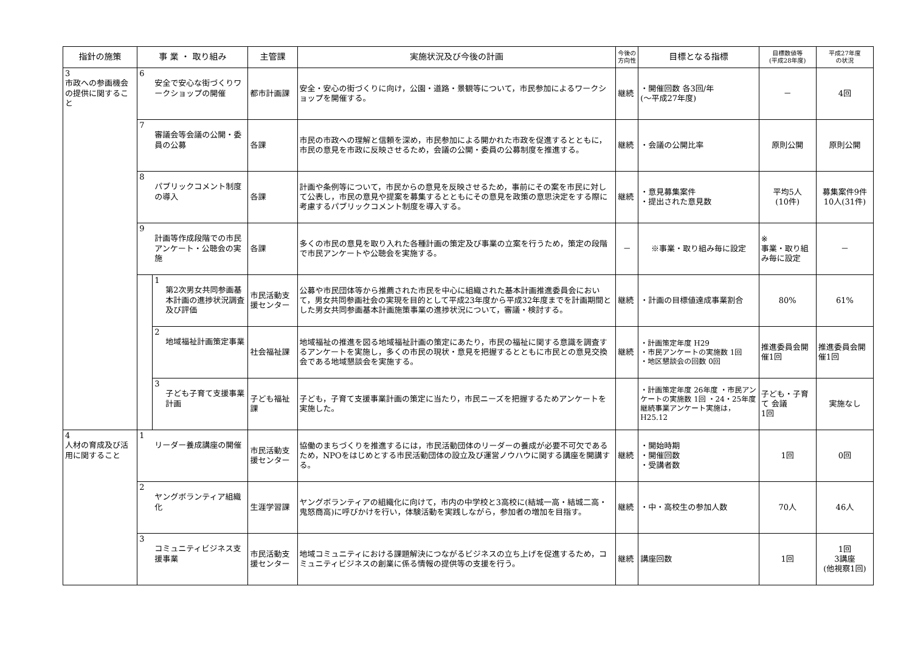| 指針の施策 | 事 業 ・ 取り組み | | 主管課 | 実施状況及び今後の計画 | 今後の 方向性 | 目標となる指標 | 目標数値等 (平成28年度) | 平成27年度 の状況 |
| --- | --- | --- | --- | --- | --- | --- | --- | --- |
| 3 市政への参画機会の提供に関すること | 6 安全で安心な街づくりワークショップの開催 | | 都市計画課 | 安全・安心の街づくりに向け，公園・道路・景観等について，市民参加によるワークショップを開催する。 | 継続 | ・開催回数 各3回/年 (～平成27年度) | － | 4回 |
| | 7 審議会等会議の公開・委員の公募 | | 各課 | 市民の市政への理解と信頼を深め，市民参加による開かれた市政を促進するとともに，市民の意見を市政に反映させるため，会議の公開・委員の公募制度を推進する。 | 継続 | ・会議の公開比率 | 原則公開 | 原則公開 |
| | 8 パブリックコメント制度の導入 | | 各課 | 計画や条例等について，市民からの意見を反映させるため，事前にその案を市民に対して公表し，市民の意見や提案を募集するとともにその意見を政策の意思決定をする際に考慮するパブリックコメント制度を導入する。 | 継続 | ・意見募集案件 ・提出された意見数 | 平均5人 (10件) | 募集案件9件 10人(31件) |
| | 9 計画等作成段階での市民アンケート・公聴会の実施 | | 各課 | 多くの市民の意見を取り入れた各種計画の策定及び事業の立案を行うため，策定の段階で市民アンケートや公聴会を実施する。 | － | ※事業・取り組み毎に設定 | ※ 事業・取り組み毎に設定 | － |
| | | 1 第2次男女共同参画基本計画の進捗状況調査及び評価 | 市民活動支援センター | 公募や市民団体等から推薦された市民を中心に組織された基本計画推進委員会において，男女共同参画社会の実現を目的として平成23年度から平成32年度までを計画期間とした男女共同参画基本計画施策事業の進捗状況について，審議・検討する。 | 継続 | ・計画の目標値達成事業割合 | 80% | 61% |
| | | 2 地域福祉計画策定事業 | 社会福祉課 | 地域福祉の推進を図る地域福祉計画の策定にあたり，市民の福祉に関する意識を調査するアンケートを実施し，多くの市民の現状・意見を把握するとともに市民との意見交換会である地域懇談会を実施する。 | 継続 | ・計画策定年度 H29 ・市民アンケートの実施数 1回 ・地区懇談会の回数 0回 | 推進委員会開催1回 | 推進委員会開催1回 |
| | | 3 子ども子育て支援事業計画 | 子ども福祉課 | 子ども，子育て支援事業計画の策定に当たり，市民ニーズを把握するためアンケートを実施した。 | | ・計画策定年度 26年度 ・市民アンケートの実施数 1回 ・24・25年度継続事業アンケート実施は，H25.12 | 子ども・子育て 会議 1回 | 実施なし |
| 4 人材の育成及び活用に関すること | 1 リーダー養成講座の開催 | | 市民活動支援センター | 協働のまちづくりを推進するには，市民活動団体のリーダーの養成が必要不可欠であるため，NPOをはじめとする市民活動団体の設立及び運営ノウハウに関する講座を開講する。 | 継続 | ・開始時期 ・開催回数 ・受講者数 | 1回 | 0回 |
| | 2 ヤングボランティア組織化 | | 生涯学習課 | ヤングボランティアの組織化に向けて，市内の中学校と3高校に(結城一高・結城二高・鬼怒商高)に呼びかけを行い，体験活動を実践しながら，参加者の増加を目指す。 | 継続 | ・中・高校生の参加人数 | 70人 | 46人 |
| | 3 コミュニティビジネス支援事業 | | 市民活動支援センター | 地域コミュニティにおける課題解決につながるビジネスの立ち上げを促進するため，コミュニティビジネスの創業に係る情報の提供等の支援を行う。 | 継続 | 講座回数 | 1回 | 1回 3講座 (他視察1回) |